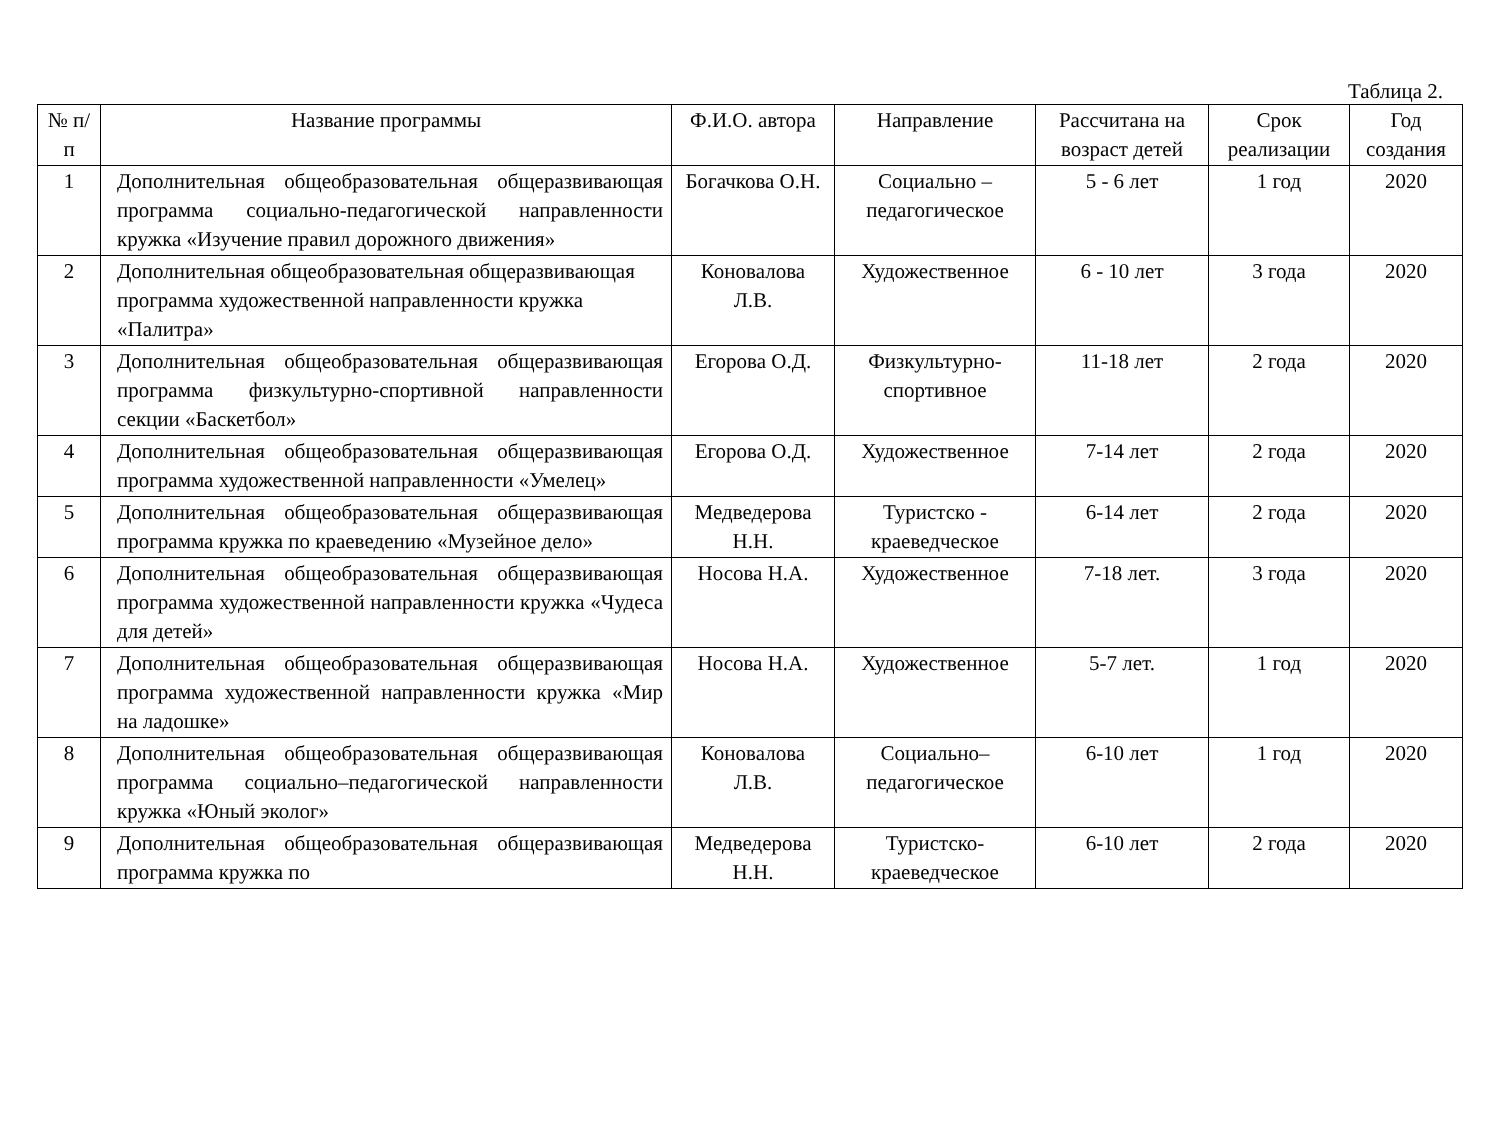Таблица 2.
| № п/п | Название программы | Ф.И.О. автора | Направление | Рассчитана на возраст детей | Срок реализации | Год создания |
| --- | --- | --- | --- | --- | --- | --- |
| 1 | Дополнительная общеобразовательная общеразвивающая программа социально-педагогической направленности кружка «Изучение правил дорожного движения» | Богачкова О.Н. | Социально – педагогическое | 5 - 6 лет | 1 год | 2020 |
| 2 | Дополнительная общеобразовательная общеразвивающая программа художественной направленности кружка «Палитра» | Коновалова Л.В. | Художественное | 6 - 10 лет | 3 года | 2020 |
| 3 | Дополнительная общеобразовательная общеразвивающая программа физкультурно-спортивной направленности секции «Баскетбол» | Егорова О.Д. | Физкультурно-спортивное | 11-18 лет | 2 года | 2020 |
| 4 | Дополнительная общеобразовательная общеразвивающая программа художественной направленности «Умелец» | Егорова О.Д. | Художественное | 7-14 лет | 2 года | 2020 |
| 5 | Дополнительная общеобразовательная общеразвивающая программа кружка по краеведению «Музейное дело» | Медведерова Н.Н. | Туристско - краеведческое | 6-14 лет | 2 года | 2020 |
| 6 | Дополнительная общеобразовательная общеразвивающая программа художественной направленности кружка «Чудеса для детей» | Носова Н.А. | Художественное | 7-18 лет. | 3 года | 2020 |
| 7 | Дополнительная общеобразовательная общеразвивающая программа художественной направленности кружка «Мир на ладошке» | Носова Н.А. | Художественное | 5-7 лет. | 1 год | 2020 |
| 8 | Дополнительная общеобразовательная общеразвивающая программа социально–педагогической направленности кружка «Юный эколог» | Коновалова Л.В. | Социально–педагогическое | 6-10 лет | 1 год | 2020 |
| 9 | Дополнительная общеобразовательная общеразвивающая программа кружка по | Медведерова Н.Н. | Туристско-краеведческое | 6-10 лет | 2 года | 2020 |